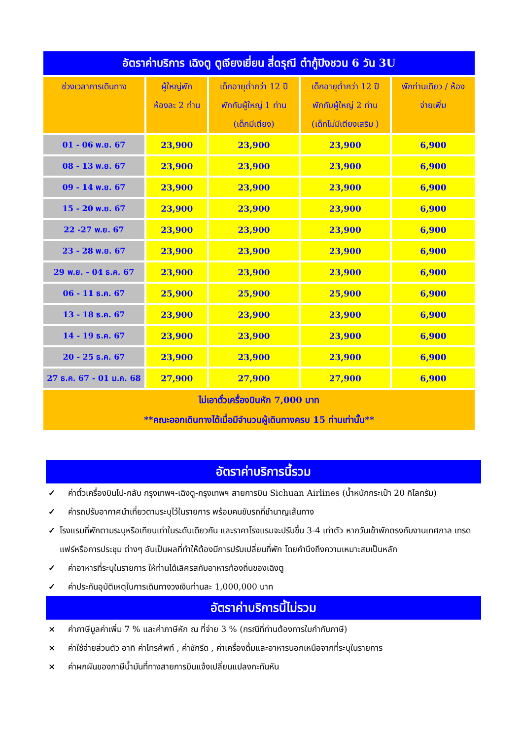| อัตราค่าบริการ เฉิงตู ตูเจียงเยี่ยน สี่ดรุณี ต๋ากู้ปิงชวน 6 วัน 3U | | | | |
| ช่วงเวลาการเดินทาง | ผู้ใหญ่พัก ห้องละ 2 ท่าน | เด็กอายุต่ำกว่า 12 ปี พักกับผู้ใหญ่ 1 ท่าน (เด็กมีเตียง) | เด็กอายุต่ำกว่า 12 ปี พักกับผู้ใหญ่ 2 ท่าน (เด็กไม่มีเตียงเสริม ) | พักท่านเดียว / ห้อง จ่ายเพิ่ม |
| 01 - 06 พ.ย. 67 | 23,900 | 23,900 | 23,900 | 6,900 |
| 08 - 13 พ.ย. 67 | 23,900 | 23,900 | 23,900 | 6,900 |
| 09 - 14 พ.ย. 67 | 23,900 | 23,900 | 23,900 | 6,900 |
| 15 - 20 พ.ย. 67 | 23,900 | 23,900 | 23,900 | 6,900 |
| 22 -27 พ.ย. 67 | 23,900 | 23,900 | 23,900 | 6,900 |
| 23 - 28 พ.ย. 67 | 23,900 | 23,900 | 23,900 | 6,900 |
| 29 พ.ย. - 04 ธ.ค. 67 | 23,900 | 23,900 | 23,900 | 6,900 |
| 06 - 11 ธ.ค. 67 | 25,900 | 25,900 | 25,900 | 6,900 |
| 13 - 18 ธ.ค. 67 | 23,900 | 23,900 | 23,900 | 6,900 |
| 14 - 19 ธ.ค. 67 | 23,900 | 23,900 | 23,900 | 6,900 |
| 20 - 25 ธ.ค. 67 | 23,900 | 23,900 | 23,900 | 6,900 |
| 27 ธ.ค. 67 - 01 ม.ค. 68 | 27,900 | 27,900 | 27,900 | 6,900 |
| ไม่เอาตั๋วเครื่องบินหัก 7,000 บาท **คณะออกเดินทางได้เมื่อมีจำนวนผู้เดินทางครบ 15 ท่านเท่านั้น** | | | | |
อัตราค่าบริการนี้รวม
✓ ค่าตั๋วเครื่องบินไป-กลับ กรุงเทพฯ-เฉิงตู-กรุงเทพฯ สายการบิน Sichuan Airlines (น้ำหนักกระเป๋า 20 กิโลกรัม)
✓ ค่ารถปรับอากาศนำเที่ยวตามระบุไว้ในรายการ พร้อมคนขับรถที่ชำนาญเส้นทาง
✓ โรงแรมที่พักตามระบุหรือเทียบเท่าในระดับเดียวกัน และราคาโรงแรมจะปรับขึ้น 3-4 เท่าตัว หากวันเข้าพักตรงกับงานเทศกาล เทรดแฟร์หรือการประชุม ต่างๆ อันเป็นผลที่ทำให้ต้องมีการปรับเปลี่ยนที่พัก โดยคำนึงถึงความเหมาะสมเป็นหลัก
✓ ค่าอาหารที่ระบุในรายการ ให้ท่านได้เลิศรสกับอาหารท้องถิ่นของเฉิงตู
✓ ค่าประกันอุบัติเหตุในการเดินทางวงเงินท่านละ 1,000,000 บาท
อัตราค่าบริการนี้ไม่รวม
× ค่าภาษีมูลค่าเพิ่ม 7 % และค่าภาษีหัก ณ ที่จ่าย 3 % (กรณีที่ท่านต้องการใบกำกับภาษี)
× ค่าใช้จ่ายส่วนตัว อาทิ ค่าโทรศัพท์ , ค่าซักรีด , ค่าเครื่องดื่มและอาหารนอกเหนือจากที่ระบุในรายการ
× ค่าผกผันของภาษีน้ำมันที่ทางสายการบินแจ้งเปลี่ยนแปลงกะทันหัน